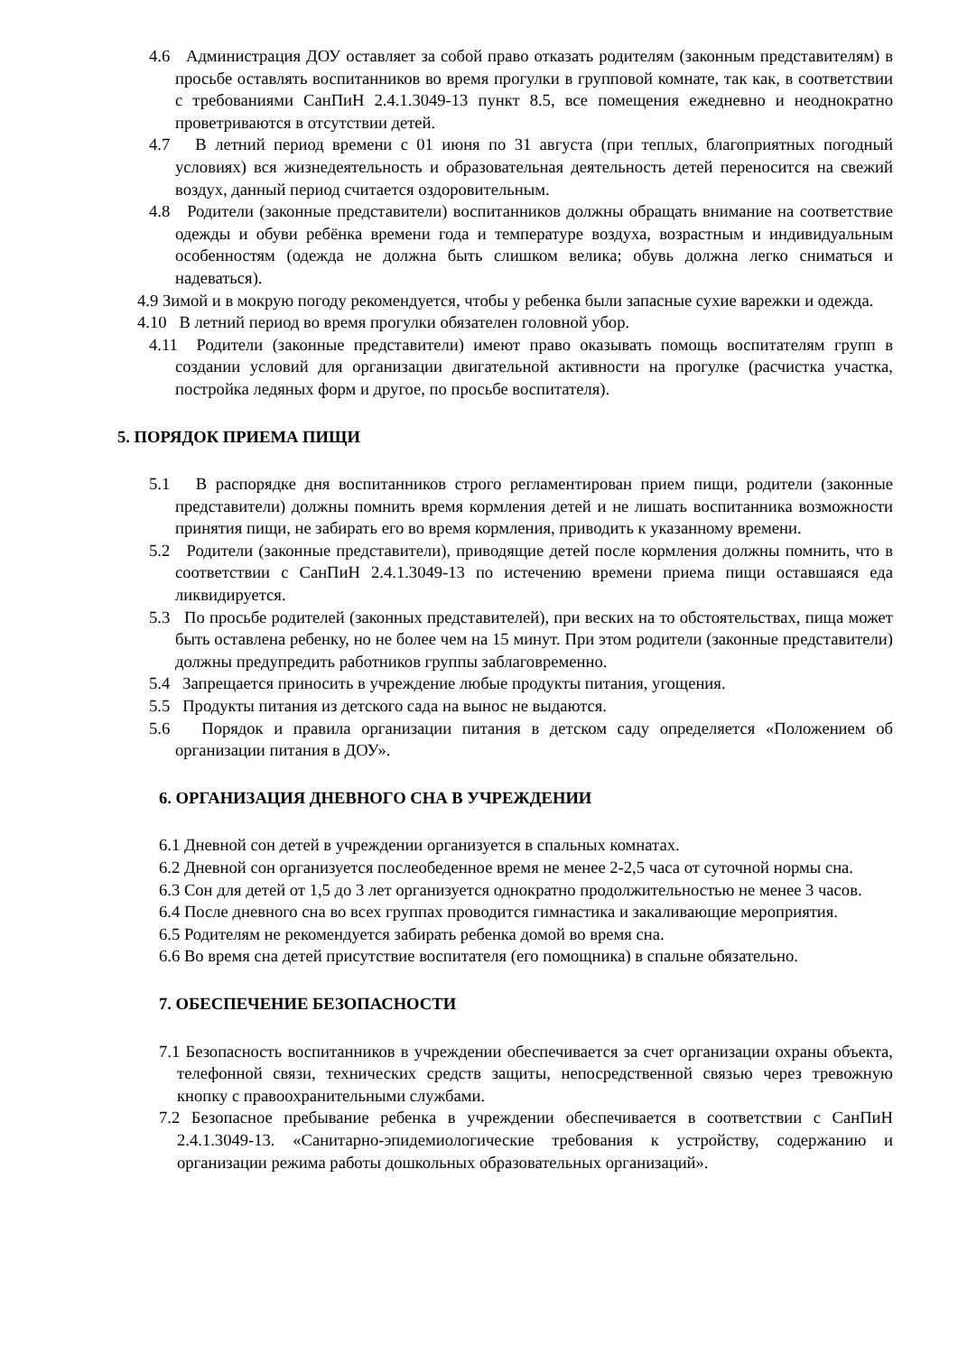4.6 Администрация ДОУ оставляет за собой право отказать родителям (законным представителям) в просьбе оставлять воспитанников во время прогулки в групповой комнате, так как, в соответствии с требованиями СанПиН 2.4.1.3049-13 пункт 8.5, все помещения ежедневно и неоднократно проветриваются в отсутствии детей.
4.7 В летний период времени с 01 июня по 31 августа (при теплых, благоприятных погодный условиях) вся жизнедеятельность и образовательная деятельность детей переносится на свежий воздух, данный период считается оздоровительным.
4.8 Родители (законные представители) воспитанников должны обращать внимание на соответствие одежды и обуви ребёнка времени года и температуре воздуха, возрастным и индивидуальным особенностям (одежда не должна быть слишком велика; обувь должна легко сниматься и надеваться).
4.9 Зимой и в мокрую погоду рекомендуется, чтобы у ребенка были запасные сухие варежки и одежда.
4.10 В летний период во время прогулки обязателен головной убор.
4.11 Родители (законные представители) имеют право оказывать помощь воспитателям групп в создании условий для организации двигательной активности на прогулке (расчистка участка, постройка ледяных форм и другое, по просьбе воспитателя).
5. ПОРЯДОК ПРИЕМА ПИЩИ
5.1 В распорядке дня воспитанников строго регламентирован прием пищи, родители (законные представители) должны помнить время кормления детей и не лишать воспитанника возможности принятия пищи, не забирать его во время кормления, приводить к указанному времени.
5.2 Родители (законные представители), приводящие детей после кормления должны помнить, что в соответствии с СанПиН 2.4.1.3049-13 по истечению времени приема пищи оставшаяся еда ликвидируется.
5.3 По просьбе родителей (законных представителей), при веских на то обстоятельствах, пища может быть оставлена ребенку, но не более чем на 15 минут. При этом родители (законные представители) должны предупредить работников группы заблаговременно.
5.4 Запрещается приносить в учреждение любые продукты питания, угощения.
5.5 Продукты питания из детского сада на вынос не выдаются.
5.6 Порядок и правила организации питания в детском саду определяется «Положением об организации питания в ДОУ».
6. ОРГАНИЗАЦИЯ ДНЕВНОГО СНА В УЧРЕЖДЕНИИ
6.1 Дневной сон детей в учреждении организуется в спальных комнатах.
6.2 Дневной сон организуется послеобеденное время не менее 2-2,5 часа от суточной нормы сна.
6.3 Сон для детей от 1,5 до 3 лет организуется однократно продолжительностью не менее 3 часов.
6.4 После дневного сна во всех группах проводится гимнастика и закаливающие мероприятия.
6.5 Родителям не рекомендуется забирать ребенка домой во время сна.
6.6 Во время сна детей присутствие воспитателя (его помощника) в спальне обязательно.
7. ОБЕСПЕЧЕНИЕ БЕЗОПАСНОСТИ
7.1 Безопасность воспитанников в учреждении обеспечивается за счет организации охраны объекта, телефонной связи, технических средств защиты, непосредственной связью через тревожную кнопку с правоохранительными службами.
7.2 Безопасное пребывание ребенка в учреждении обеспечивается в соответствии с СанПиН 2.4.1.3049-13. «Санитарно-эпидемиологические требования к устройству, содержанию и организации режима работы дошкольных образовательных организаций».